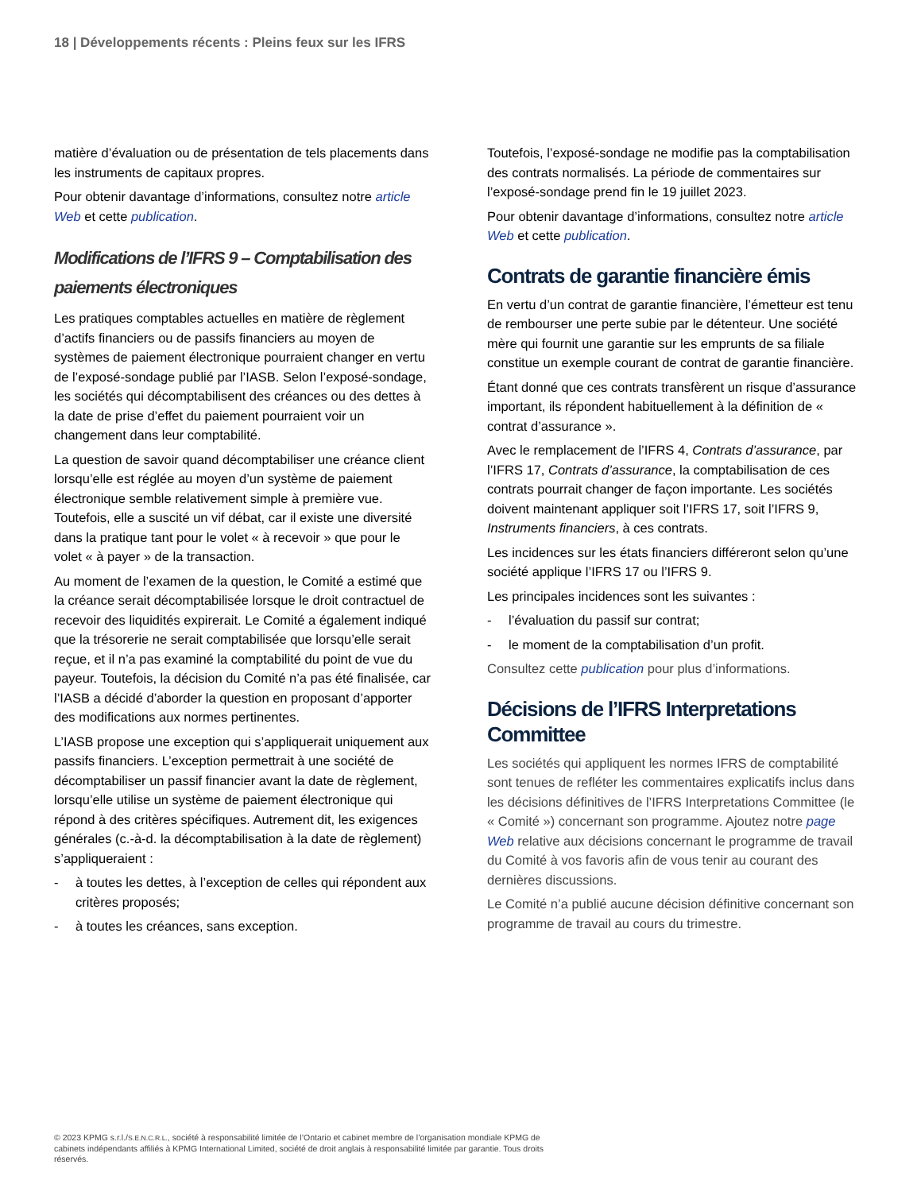18 | Développements récents : Pleins feux sur les IFRS
matière d’évaluation ou de présentation de tels placements dans les instruments de capitaux propres.
Pour obtenir davantage d’informations, consultez notre article Web et cette publication.
Modifications de l’IFRS 9 – Comptabilisation des paiements électroniques
Les pratiques comptables actuelles en matière de règlement d’actifs financiers ou de passifs financiers au moyen de systèmes de paiement électronique pourraient changer en vertu de l’exposé-sondage publié par l’IASB. Selon l’exposé-sondage, les sociétés qui décomptabilisent des créances ou des dettes à la date de prise d’effet du paiement pourraient voir un changement dans leur comptabilité.
La question de savoir quand décomptabiliser une créance client lorsqu’elle est réglée au moyen d’un système de paiement électronique semble relativement simple à première vue. Toutefois, elle a suscité un vif débat, car il existe une diversité dans la pratique tant pour le volet « à recevoir » que pour le volet « à payer » de la transaction.
Au moment de l’examen de la question, le Comité a estimé que la créance serait décomptabilisée lorsque le droit contractuel de recevoir des liquidités expirerait. Le Comité a également indiqué que la trésorerie ne serait comptabilisée que lorsqu’elle serait reçue, et il n’a pas examiné la comptabilité du point de vue du payeur. Toutefois, la décision du Comité n’a pas été finalisée, car l’IASB a décidé d’aborder la question en proposant d’apporter des modifications aux normes pertinentes.
L’IASB propose une exception qui s’appliquerait uniquement aux passifs financiers. L’exception permettrait à une société de décomptabiliser un passif financier avant la date de règlement, lorsqu’elle utilise un système de paiement électronique qui répond à des critères spécifiques. Autrement dit, les exigences générales (c.-à-d. la décomptabilisation à la date de règlement) s’appliqueraient :
- à toutes les dettes, à l’exception de celles qui répondent aux critères proposés;
- à toutes les créances, sans exception.
Toutefois, l’exposé-sondage ne modifie pas la comptabilisation des contrats normalisés. La période de commentaires sur l’exposé-sondage prend fin le 19 juillet 2023.
Pour obtenir davantage d’informations, consultez notre article Web et cette publication.
Contrats de garantie financière émis
En vertu d’un contrat de garantie financière, l’émetteur est tenu de rembourser une perte subie par le détenteur. Une société mère qui fournit une garantie sur les emprunts de sa filiale constitue un exemple courant de contrat de garantie financière.
Étant donné que ces contrats transfèrent un risque d’assurance important, ils répondent habituellement à la définition de « contrat d’assurance ».
Avec le remplacement de l’IFRS 4, Contrats d’assurance, par l’IFRS 17, Contrats d’assurance, la comptabilisation de ces contrats pourrait changer de façon importante. Les sociétés doivent maintenant appliquer soit l’IFRS 17, soit l’IFRS 9, Instruments financiers, à ces contrats.
Les incidences sur les états financiers différeront selon qu’une société applique l’IFRS 17 ou l’IFRS 9.
Les principales incidences sont les suivantes :
- l’évaluation du passif sur contrat;
- le moment de la comptabilisation d’un profit.
Consultez cette publication pour plus d’informations.
Décisions de l’IFRS Interpretations Committee
Les sociétés qui appliquent les normes IFRS de comptabilité sont tenues de refléter les commentaires explicatifs inclus dans les décisions définitives de l’IFRS Interpretations Committee (le « Comité ») concernant son programme. Ajoutez notre page Web relative aux décisions concernant le programme de travail du Comité à vos favoris afin de vous tenir au courant des dernières discussions.
Le Comité n’a publié aucune décision définitive concernant son programme de travail au cours du trimestre.
© 2023 KPMG s.r.l./S.E.N.C.R.L., société à responsabilité limitée de l’Ontario et cabinet membre de l’organisation mondiale KPMG de cabinets indépendants affiliés à KPMG International Limited, société de droit anglais à responsabilité limitée par garantie. Tous droits réservés.